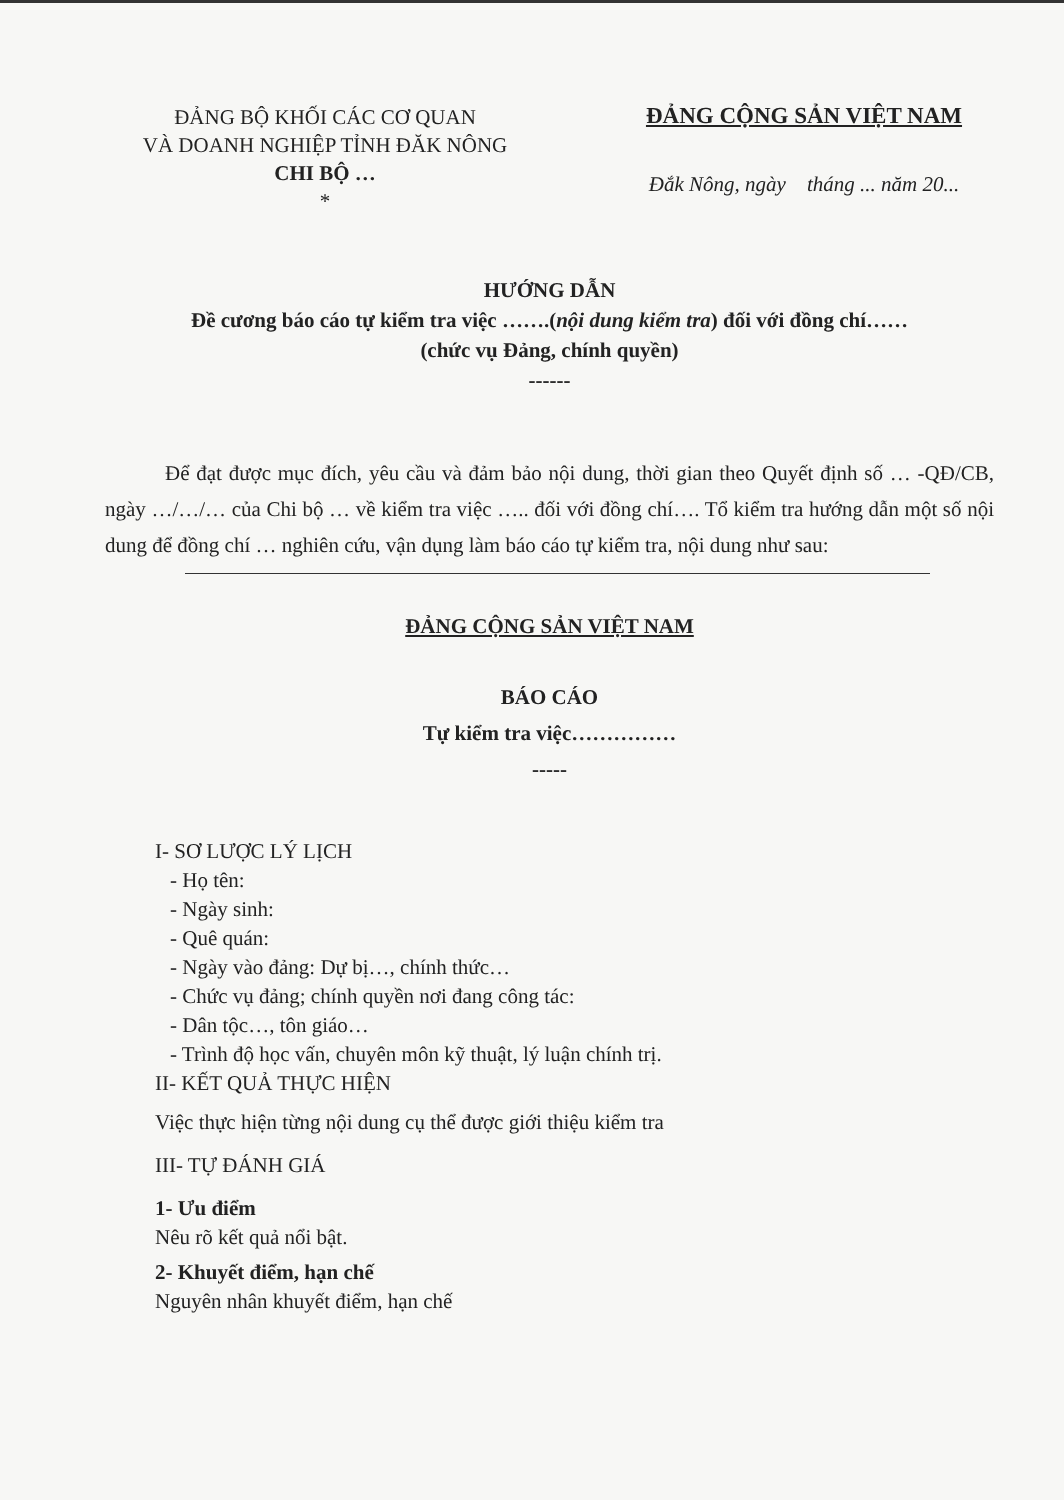ĐẢNG BỘ KHỐI CÁC CƠ QUAN
VÀ DOANH NGHIỆP TỈNH ĐĂK NÔNG
CHI BỘ …
*
ĐẢNG CỘNG SẢN VIỆT NAM
Đắk Nông, ngày tháng ... năm 20...
HƯỚNG DẪN
Đề cương báo cáo tự kiểm tra việc …….(nội dung kiểm tra) đối với đồng chí……
(chức vụ Đảng, chính quyền)
------
Để đạt được mục đích, yêu cầu và đảm bảo nội dung, thời gian theo Quyết định số … -QĐ/CB, ngày …/…/… của Chi bộ … về kiểm tra việc ….. đối với đồng chí…. Tổ kiểm tra hướng dẫn một số nội dung để đồng chí … nghiên cứu, vận dụng làm báo cáo tự kiểm tra, nội dung như sau:
ĐẢNG CỘNG SẢN VIỆT NAM
BÁO CÁO
Tự kiểm tra việc……………
-----
I- SƠ LƯỢC LÝ LỊCH
- Họ tên:
- Ngày sinh:
- Quê quán:
- Ngày vào đảng: Dự bị…, chính thức…
- Chức vụ đảng; chính quyền nơi đang công tác:
- Dân tộc…, tôn giáo…
- Trình độ học vấn, chuyên môn kỹ thuật, lý luận chính trị.
II- KẾT QUẢ THỰC HIỆN
Việc thực hiện từng nội dung cụ thể được giới thiệu kiểm tra
III- TỰ ĐÁNH GIÁ
1- Ưu điểm
Nêu rõ kết quả nổi bật.
2- Khuyết điểm, hạn chế
Nguyên nhân khuyết điểm, hạn chế